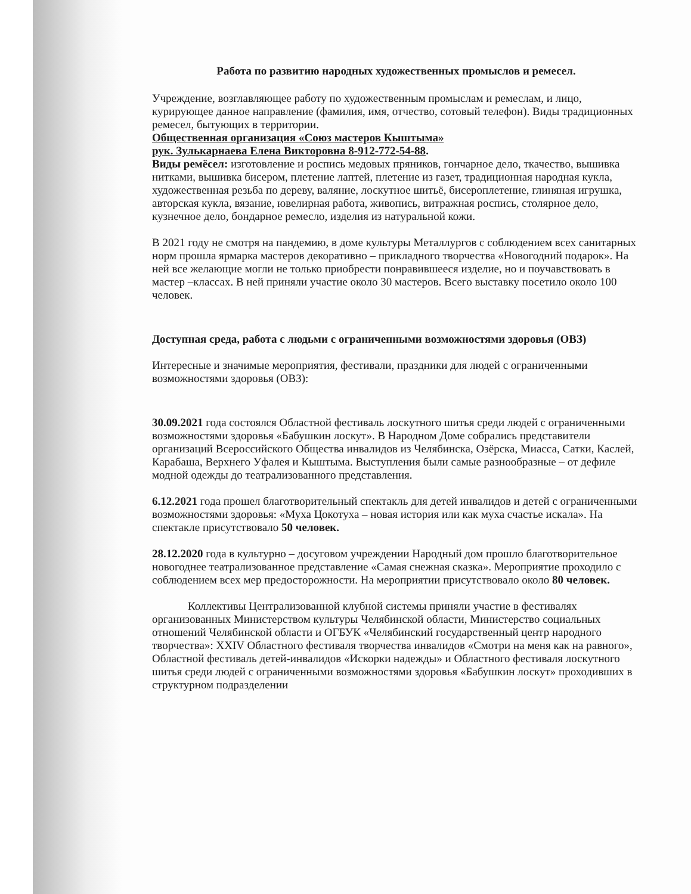Работа по развитию народных художественных промыслов и ремесел.
Учреждение, возглавляющее работу по художественным промыслам и ремеслам, и лицо, курирующее данное направление (фамилия, имя, отчество, сотовый телефон). Виды традиционных ремесел, бытующих в территории.
Общественная организация «Союз мастеров Кыштыма»
рук. Зулькарнаева Елена Викторовна 8-912-772-54-88.
Виды ремёсел: изготовление и роспись медовых пряников, гончарное дело, ткачество, вышивка нитками, вышивка бисером, плетение лаптей, плетение из газет, традиционная народная кукла, художественная резьба по дереву, валяние, лоскутное шитьё, бисероплетение, глиняная игрушка, авторская кукла, вязание, ювелирная работа, живопись, витражная роспись, столярное дело, кузнечное дело, бондарное ремесло, изделия из натуральной кожи.
В 2021 году не смотря на пандемию, в доме культуры Металлургов с соблюдением всех санитарных норм прошла ярмарка мастеров декоративно – прикладного творчества «Новогодний подарок». На ней все желающие могли не только приобрести понравившееся изделие, но и поучавствовать в мастер –классах. В ней приняли участие около 30 мастеров. Всего выставку посетило около 100 человек.
Доступная среда, работа с людьми с ограниченными возможностями здоровья (ОВЗ)
Интересные и значимые мероприятия, фестивали, праздники для людей с ограниченными возможностями здоровья (ОВЗ):
30.09.2021 года состоялся Областной фестиваль лоскутного шитья среди людей с ограниченными возможностями здоровья «Бабушкин лоскут». В Народном Доме собрались представители организаций Всероссийского Общества инвалидов из Челябинска, Озёрска, Миасса, Сатки, Каслей, Карабаша, Верхнего Уфалея и Кыштыма. Выступления были самые разнообразные – от дефиле модной одежды до театрализованного представления.
6.12.2021 года прошел благотворительный спектакль для детей инвалидов и детей с ограниченными возможностями здоровья: «Муха Цокотуха – новая история или как муха счастье искала». На спектакле присутствовало 50 человек.
28.12.2020 года в культурно – досуговом учреждении Народный дом прошло благотворительное новогоднее театрализованное представление «Самая снежная сказка». Мероприятие проходило с соблюдением всех мер предосторожности. На мероприятии присутствовало около 80 человек.
Коллективы Централизованной клубной системы приняли участие в фестивалях организованных Министерством культуры Челябинской области, Министерство социальных отношений Челябинской области и ОГБУК «Челябинский государственный центр народного творчества»: XXIV Областного фестиваля творчества инвалидов «Смотри на меня как на равного», Областной фестиваль детей-инвалидов «Искорки надежды» и Областного фестиваля лоскутного шитья среди людей с ограниченными возможностями здоровья «Бабушкин лоскут» проходивших в структурном подразделении